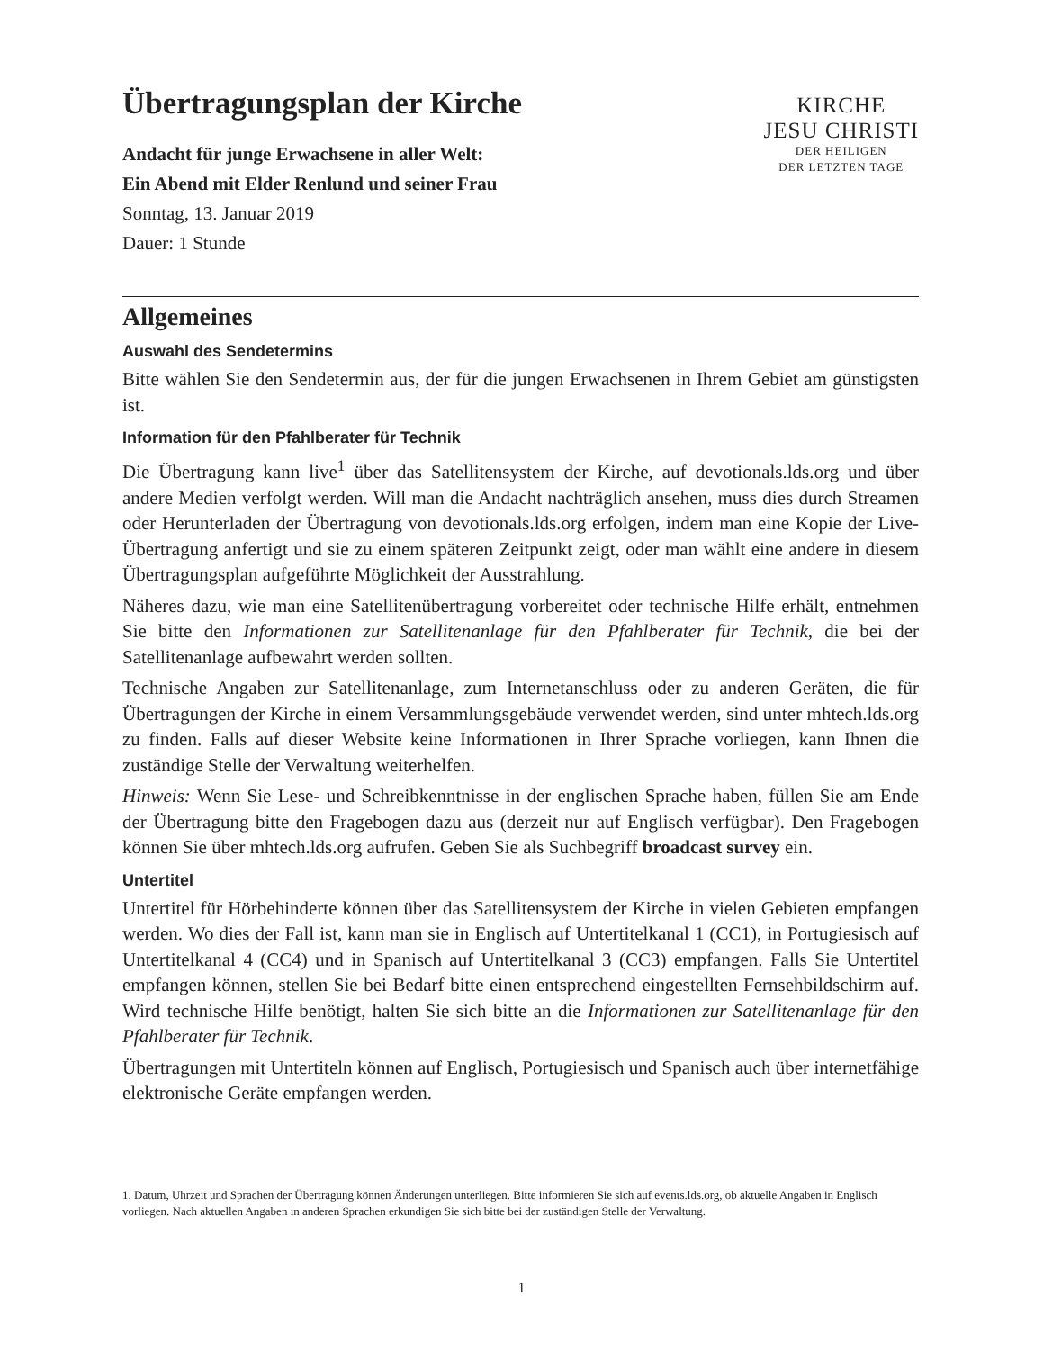Übertragungsplan der Kirche
Andacht für junge Erwachsene in aller Welt:
Ein Abend mit Elder Renlund und seiner Frau
Sonntag, 13. Januar 2019
Dauer: 1 Stunde
KIRCHE
JESU CHRISTI
DER HEILIGEN
DER LETZTEN TAGE
Allgemeines
Auswahl des Sendetermins
Bitte wählen Sie den Sendetermin aus, der für die jungen Erwachsenen in Ihrem Gebiet am günstigsten ist.
Information für den Pfahlberater für Technik
Die Übertragung kann live<sup>1</sup> über das Satellitensystem der Kirche, auf devotionals.lds.org und über andere Medien verfolgt werden. Will man die Andacht nachträglich ansehen, muss dies durch Streamen oder Herunterladen der Übertragung von devotionals.lds.org erfolgen, indem man eine Kopie der Live-Übertragung anfertigt und sie zu einem späteren Zeitpunkt zeigt, oder man wählt eine andere in diesem Übertragungsplan aufgeführte Möglichkeit der Ausstrahlung.
Näheres dazu, wie man eine Satellitenübertragung vorbereitet oder technische Hilfe erhält, entnehmen Sie bitte den Informationen zur Satellitenanlage für den Pfahlberater für Technik, die bei der Satellitenanlage aufbewahrt werden sollten.
Technische Angaben zur Satellitenanlage, zum Internetanschluss oder zu anderen Geräten, die für Übertragungen der Kirche in einem Versammlungsgebäude verwendet werden, sind unter mhtech.lds.org zu finden. Falls auf dieser Website keine Informationen in Ihrer Sprache vorliegen, kann Ihnen die zuständige Stelle der Verwaltung weiterhelfen.
Hinweis: Wenn Sie Lese- und Schreibkenntnisse in der englischen Sprache haben, füllen Sie am Ende der Übertragung bitte den Fragebogen dazu aus (derzeit nur auf Englisch verfügbar). Den Fragebogen können Sie über mhtech.lds.org aufrufen. Geben Sie als Suchbegriff broadcast survey ein.
Untertitel
Untertitel für Hörbehinderte können über das Satellitensystem der Kirche in vielen Gebieten empfangen werden. Wo dies der Fall ist, kann man sie in Englisch auf Untertitelkanal 1 (CC1), in Portugiesisch auf Untertitelkanal 4 (CC4) und in Spanisch auf Untertitelkanal 3 (CC3) empfangen. Falls Sie Untertitel empfangen können, stellen Sie bei Bedarf bitte einen entsprechend eingestellten Fernsehbildschirm auf. Wird technische Hilfe benötigt, halten Sie sich bitte an die Informationen zur Satellitenanlage für den Pfahlberater für Technik.
Übertragungen mit Untertiteln können auf Englisch, Portugiesisch und Spanisch auch über internetfähige elektronische Geräte empfangen werden.
1. Datum, Uhrzeit und Sprachen der Übertragung können Änderungen unterliegen. Bitte informieren Sie sich auf events.lds.org, ob aktuelle Angaben in Englisch vorliegen. Nach aktuellen Angaben in anderen Sprachen erkundigen Sie sich bitte bei der zuständigen Stelle der Verwaltung.
1